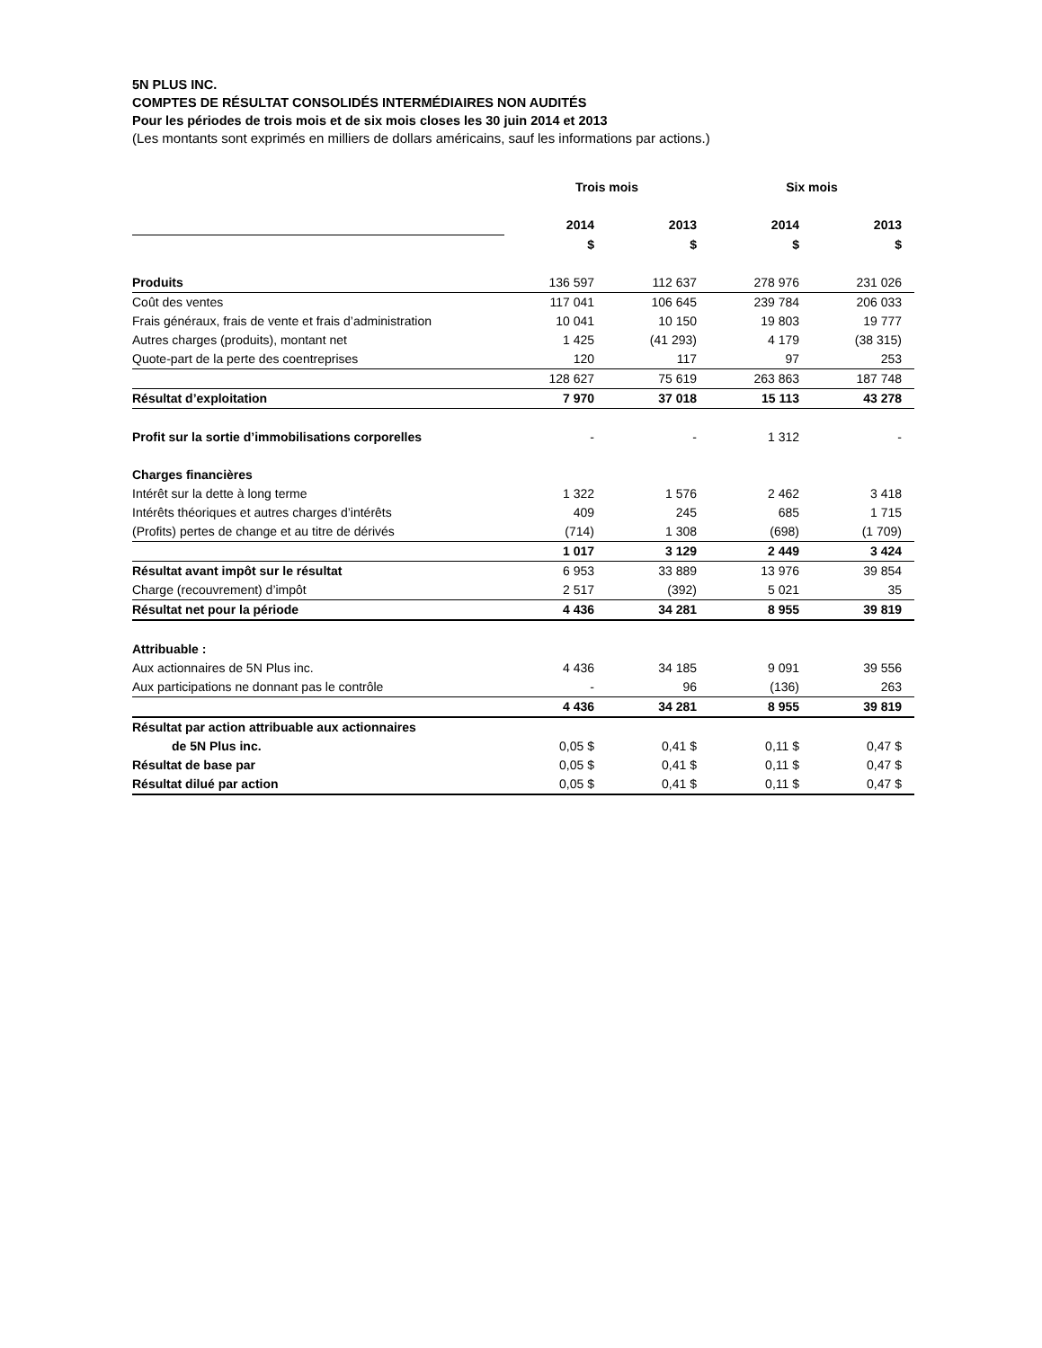5N PLUS INC.
COMPTES DE RÉSULTAT CONSOLIDÉS INTERMÉDIAIRES NON AUDITÉS
Pour les périodes de trois mois et de six mois closes les 30 juin 2014 et 2013
(Les montants sont exprimés en milliers de dollars américains, sauf les informations par actions.)
| | Trois mois | | Six mois | |
| --- | --- | --- | --- | --- |
| | 2014 | 2013 | 2014 | 2013 |
| | $ | $ | $ | $ |
| Produits | 136 597 | 112 637 | 278 976 | 231 026 |
| Coût des ventes | 117 041 | 106 645 | 239 784 | 206 033 |
| Frais généraux, frais de vente et frais d’administration | 10 041 | 10 150 | 19 803 | 19 777 |
| Autres charges (produits), montant net | 1 425 | (41 293) | 4 179 | (38 315) |
| Quote-part de la perte des coentreprises | 120 | 117 | 97 | 253 |
| | 128 627 | 75 619 | 263 863 | 187 748 |
| Résultat d’exploitation | 7 970 | 37 018 | 15 113 | 43 278 |
| Profit sur la sortie d’immobilisations corporelles | - | - | 1 312 | - |
| Charges financières | | | | |
| Intérêt sur la dette à long terme | 1 322 | 1 576 | 2 462 | 3 418 |
| Intérêts théoriques et autres charges d’intérêts | 409 | 245 | 685 | 1 715 |
| (Profits) pertes de change et au titre de dérivés | (714) | 1 308 | (698) | (1 709) |
| | 1 017 | 3 129 | 2 449 | 3 424 |
| Résultat avant impôt sur le résultat | 6 953 | 33 889 | 13 976 | 39 854 |
| Charge (recouvrement) d’impôt | 2 517 | (392) | 5 021 | 35 |
| Résultat net pour la période | 4 436 | 34 281 | 8 955 | 39 819 |
| Attribuable : | | | | |
| Aux actionnaires de 5N Plus inc. | 4 436 | 34 185 | 9 091 | 39 556 |
| Aux participations ne donnant pas le contrôle | - | 96 | (136) | 263 |
| | 4 436 | 34 281 | 8 955 | 39 819 |
| Résultat par action attribuable aux actionnaires | | | | |
| de 5N Plus inc. | 0,05 $ | 0,41 $ | 0,11 $ | 0,47 $ |
| Résultat de base par | 0,05 $ | 0,41 $ | 0,11 $ | 0,47 $ |
| Résultat dilué par action | 0,05 $ | 0,41 $ | 0,11 $ | 0,47 $ |